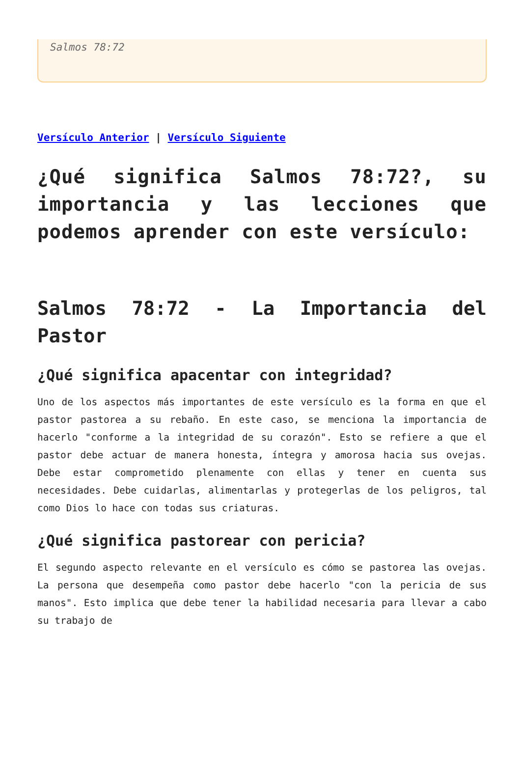Salmos 78:72
Versículo Anterior | Versículo Siguiente
¿Qué significa Salmos 78:72?, su importancia y las lecciones que podemos aprender con este versículo:
Salmos 78:72 - La Importancia del Pastor
¿Qué significa apacentar con integridad?
Uno de los aspectos más importantes de este versículo es la forma en que el pastor pastorea a su rebaño. En este caso, se menciona la importancia de hacerlo "conforme a la integridad de su corazón". Esto se refiere a que el pastor debe actuar de manera honesta, íntegra y amorosa hacia sus ovejas. Debe estar comprometido plenamente con ellas y tener en cuenta sus necesidades. Debe cuidarlas, alimentarlas y protegerlas de los peligros, tal como Dios lo hace con todas sus criaturas.
¿Qué significa pastorear con pericia?
El segundo aspecto relevante en el versículo es cómo se pastorea las ovejas. La persona que desempeña como pastor debe hacerlo "con la pericia de sus manos". Esto implica que debe tener la habilidad necesaria para llevar a cabo su trabajo de